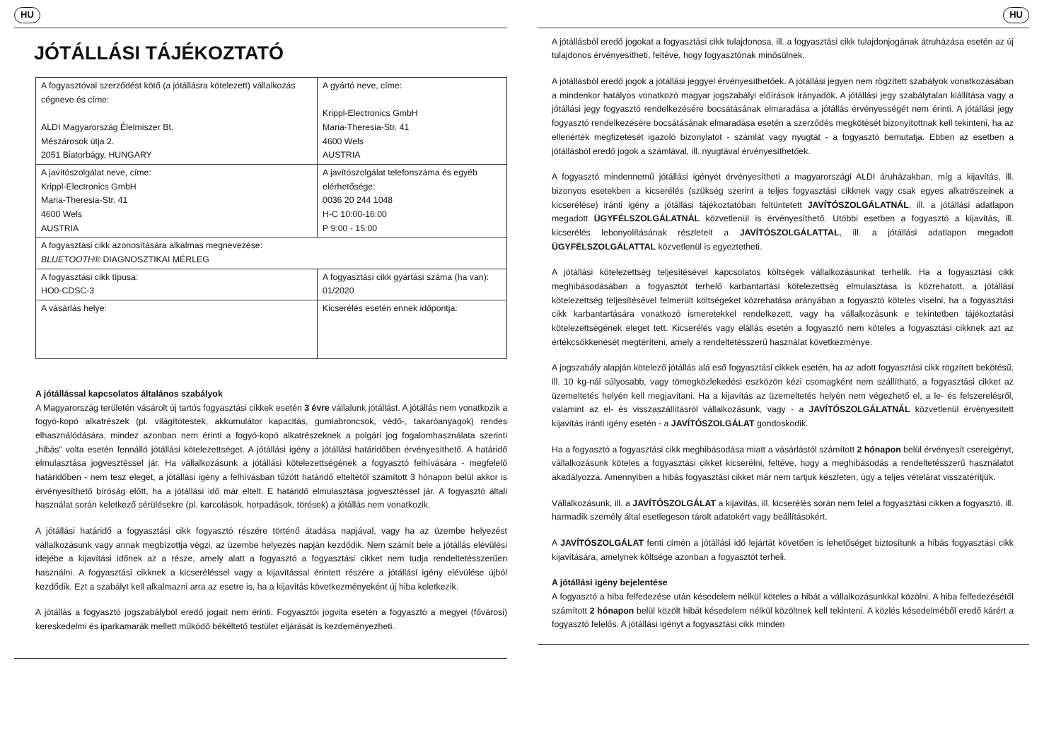HU
JÓTÁLLÁSI TÁJÉKOZTATÓ
| A fogyasztóval szerződést kötő (a jótállásra kötelezett) vállalkozás cégneve és címe: ALDI Magyarország Élelmiszer Bt. Mészárosok útja 2. 2051 Biatorbágy, HUNGARY | A gyártó neve, címe: Krippl-Electronics GmbH Maria-Theresia-Str. 41 4600 Wels AUSTRIA |
| A javítószolgálat neve, címe: Krippl-Electronics GmbH Maria-Theresia-Str. 41 4600 Wels AUSTRIA | A javítószolgálat telefonszáma és egyéb elérhetősége: 0036 20 244 1048 H-C 10:00-16:00 P 9:00 - 15:00 |
| A fogyasztási cikk azonosítására alkalmas megnevezése: BLUETOOTH® DIAGNOSZTIKAI MÉRLEG | |
| A fogyasztási cikk típusa: HO0-CDSC-3 | A fogyasztási cikk gyártási száma (ha van): 01/2020 |
| A vásárlás helye: | Kicserélés esetén ennek időpontja: |
A jótállással kapcsolatos általános szabályok
A Magyarország területén vásárolt új tartós fogyasztási cikkek esetén 3 évre vállalunk jótállást. A jótállás nem vonatkozik a fogyó-kopó alkatrészek (pl. világítótestek, akkumulátor kapacitás, gumiabroncsok, védő-, takaróanyagok) rendes elhasználódására, mindez azonban nem érinti a fogyó-kopó alkatrészeknek a polgári jog fogalomhasználata szerinti „hibás” volta esetén fennálló jótállási kötelezettséget. A jótállási igény a jótállási határidőben érvényesíthető. A határidő elmulasztása jogvesztéssel jár. Ha vállalkozásunk a jótállási kötelezettségének a fogyasztó felhívására - megfelelő határidőben - nem tesz eleget, a jótállási igény a felhívásban tűzött határidő elteltétől számított 3 hónapon belül akkor is érvényesíthető bíróság előtt, ha a jótállási idő már eltelt. E határidő elmulasztása jogvesztéssel jár. A fogyasztó általi használat során keletkező sérülésekre (pl. karcolások, horpadások, törések) a jótállás nem vonatkozik.
A jótállási határidő a fogyasztási cikk fogyasztó részére történő átadása napjával, vagy ha az üzembe helyezést vállalkozásunk vagy annak megbízottja végzi, az üzembe helyezés napján kezdődik. Nem számít bele a jótállás elévülési idejébe a kijavítási időnek az a része, amely alatt a fogyasztó a fogyasztási cikket nem tudja rendeltetésszerűen használni. A fogyasztási cikknek a kicseréléssel vagy a kijavítással érintett részére a jótállási igény elévülése újból kezdődik. Ezt a szabályt kell alkalmazni arra az esetre is, ha a kijavítás következményeként új hiba keletkezik.
A jótállás a fogyasztó jogszabályból eredő jogait nem érinti. Fogyasztói jogvita esetén a fogyasztó a megyei (fővárosi) kereskedelmi és iparkamarák mellett működő békéltető testület eljárását is kezdeményezheti.
HU
A jótállásból eredő jogokat a fogyasztási cikk tulajdonosa, ill. a fogyasztási cikk tulajdonjogának átruházása esetén az új tulajdonos érvényesítheti, feltéve, hogy fogyasztónak minősülnek.
A jótállásból eredő jogok a jótállási jeggyel érvényesíthetőek. A jótállási jegyen nem rögzített szabályok vonatkozásában a mindenkor hatályos vonatkozó magyar jogszabályi előírások irányadók. A jótállási jegy szabálytalan kiállítása vagy a jótállási jegy fogyasztó rendelkezésére bocsátásának elmaradása a jótállás érvényességét nem érinti. A jótállási jegy fogyasztó rendelkezésére bocsátásának elmaradása esetén a szerződés megkötését bizonyítottnak kell tekinteni, ha az ellenérték megfizetését igazoló bizonylatot - számlát vagy nyugtát - a fogyasztó bemutatja. Ebben az esetben a jótállásból eredő jogok a számlával, ill. nyugtával érvényesíthetőek.
A fogyasztó mindennemű jótállási igényét érvényesítheti a magyarországi ALDI áruházakban, míg a kijavítás, ill. bizonyos esetekben a kicserélés (szükség szerint a teljes fogyasztási cikknek vagy csak egyes alkatrészeinek a kicserélése) iránti igény a jótállási tájékoztatóban feltüntetett JAVÍTÓSZOLGÁLATNÁL, ill. a jótállási adatlapon megadott ÜGYFÉLSZOLGÁLATNÁL közvetlenül is érvényesíthető. Utóbbi esetben a fogyasztó a kijavítás, ill. kicserélés lebonyolításának részleteit a JAVÍTÓSZOLGÁLATTAL, ill. a jótállási adatlapon megadott ÜGYFÉLSZOLGÁLATTAL közvetlenül is egyeztetheti.
A jótállási kötelezettség teljesítésével kapcsolatos költségek vállalkozásunkat terhelik. Ha a fogyasztási cikk meghibásodásában a fogyasztót terhelő karbantartási kötelezettség elmulasztása is közrehatott, a jótállási kötelezettség teljesítésével felmerült költségeket közrehatása arányában a fogyasztó köteles viselni, ha a fogyasztási cikk karbantartására vonatkozó ismeretekkel rendelkezett, vagy ha vállalkozásunk e tekintetben tájékoztatási kötelezettségének eleget tett. Kicserélés vagy elállás esetén a fogyasztó nem köteles a fogyasztási cikknek azt az értékcsökkenését megtéríteni, amely a rendeltetésszerű használat következménye.
A jogszabály alapján kötelező jótállás alá eső fogyasztási cikkek esetén, ha az adott fogyasztási cikk rögzített bekötésű, ill. 10 kg-nál súlyosabb, vagy tömegközlekedési eszközön kézi csomagként nem szállítható, a fogyasztási cikket az üzemeltetés helyén kell megjavítani. Ha a kijavítás az üzemeltetés helyén nem végezhető el, a le- és felszerelésről, valamint az el- és visszaszállításról vállalkozásunk, vagy - a JAVÍTÓSZOLGÁLATNÁL közvetlenül érvényesített kijavítás iránti igény esetén - a JAVÍTÓSZOLGÁLAT gondoskodik.
Ha a fogyasztó a fogyasztási cikk meghibásodása miatt a vásárlástól számított 2 hónapon belül érvényesít csereigényt, vállalkozásunk köteles a fogyasztási cikket kicserélni, feltéve, hogy a meghibásodás a rendeltetésszerű használatot akadályozza. Amennyiben a hibás fogyasztási cikket már nem tartjuk készleten, úgy a teljes vételárat visszatérítjük.
Vállalkozásunk, ill. a JAVÍTÓSZOLGÁLAT a kijavítás, ill. kicserélés során nem felel a fogyasztási cikken a fogyasztó, ill. harmadik személy által esetlegesen tárolt adatokért vagy beállításokért.
A JAVÍTÓSZOLGÁLAT fenti címén a jótállási idő lejártát követően is lehetőséget biztosítunk a hibás fogyasztási cikk kijavítására, amelynek költsége azonban a fogyasztót terheli.
A jótállási igény bejelentése
A fogyasztó a hiba felfedezése után késedelem nélkül köteles a hibát a vállalkozásunkkal közölni. A hiba felfedezésétől számított 2 hónapon belül közölt hibát késedelem nélkül közöltnek kell tekinteni. A közlés késedelméből eredő kárért a fogyasztó felelős. A jótállási igényt a fogyasztási cikk minden